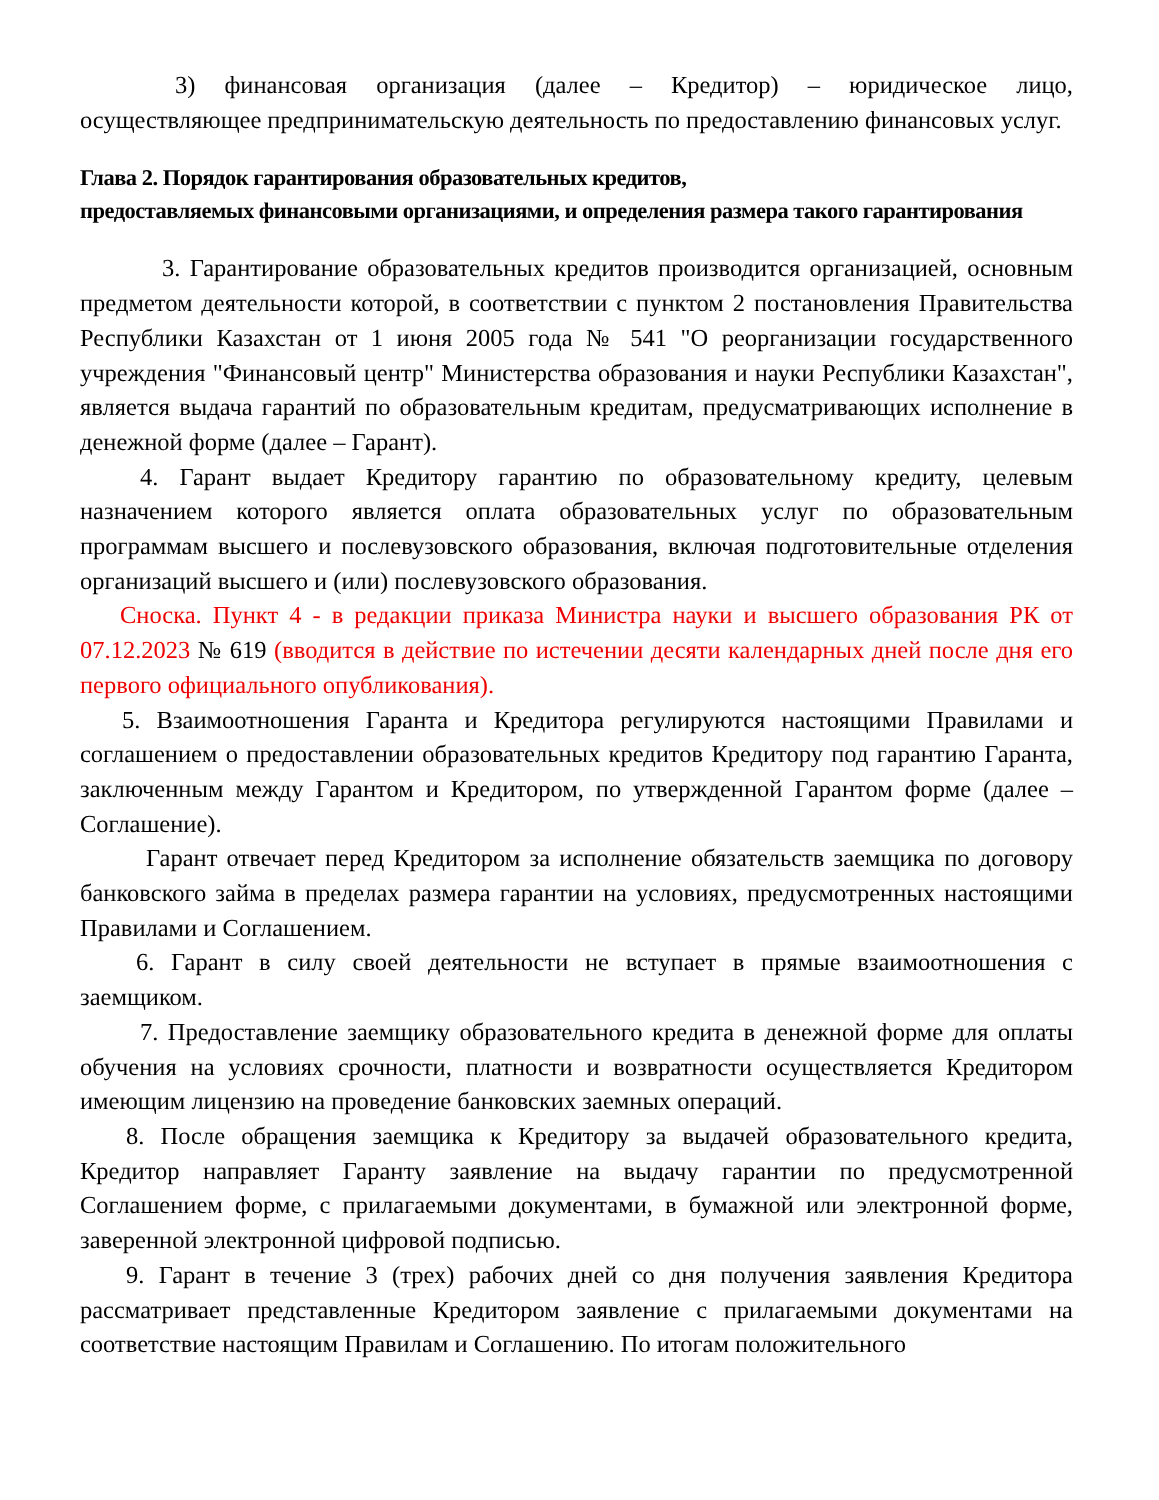3) финансовая организация (далее – Кредитор) – юридическое лицо, осуществляющее предпринимательскую деятельность по предоставлению финансовых услуг.
Глава 2. Порядок гарантирования образовательных кредитов,
предоставляемых финансовыми организациями, и определения размера такого гарантирования
3. Гарантирование образовательных кредитов производится организацией, основным предметом деятельности которой, в соответствии с пунктом 2 постановления Правительства Республики Казахстан от 1 июня 2005 года № 541 "О реорганизации государственного учреждения "Финансовый центр" Министерства образования и науки Республики Казахстан", является выдача гарантий по образовательным кредитам, предусматривающих исполнение в денежной форме (далее – Гарант).
4. Гарант выдает Кредитору гарантию по образовательному кредиту, целевым назначением которого является оплата образовательных услуг по образовательным программам высшего и послевузовского образования, включая подготовительные отделения организаций высшего и (или) послевузовского образования.
Сноска. Пункт 4 - в редакции приказа Министра науки и высшего образования РК от 07.12.2023 № 619 (вводится в действие по истечении десяти календарных дней после дня его первого официального опубликования).
5. Взаимоотношения Гаранта и Кредитора регулируются настоящими Правилами и соглашением о предоставлении образовательных кредитов Кредитору под гарантию Гаранта, заключенным между Гарантом и Кредитором, по утвержденной Гарантом форме (далее – Соглашение).
Гарант отвечает перед Кредитором за исполнение обязательств заемщика по договору банковского займа в пределах размера гарантии на условиях, предусмотренных настоящими Правилами и Соглашением.
6. Гарант в силу своей деятельности не вступает в прямые взаимоотношения с заемщиком.
7. Предоставление заемщику образовательного кредита в денежной форме для оплаты обучения на условиях срочности, платности и возвратности осуществляется Кредитором имеющим лицензию на проведение банковских заемных операций.
8. После обращения заемщика к Кредитору за выдачей образовательного кредита, Кредитор направляет Гаранту заявление на выдачу гарантии по предусмотренной Соглашением форме, с прилагаемыми документами, в бумажной или электронной форме, заверенной электронной цифровой подписью.
9. Гарант в течение 3 (трех) рабочих дней со дня получения заявления Кредитора рассматривает представленные Кредитором заявление с прилагаемыми документами на соответствие настоящим Правилам и Соглашению. По итогам положительного